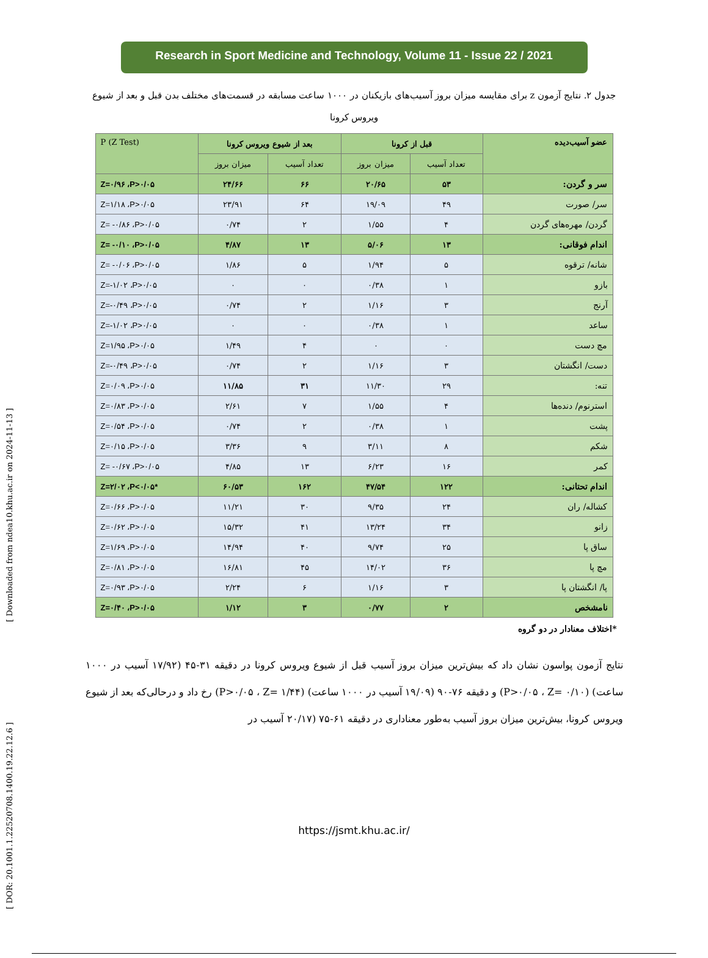[ DOR: 20.1001.1.22520708.1400.19.22.12.6 ] [ Downloaded from ndea10.khu.ac.ir on 2024-11-13 ]
Research in Sport Medicine and Technology, Volume 11 - Issue 22 / 2021
جدول ۲. نتایج آزمون z برای مقایسه میزان بروز آسیب‌های بازیکنان در ۱۰۰۰ ساعت مسابقه در قسمت‌های مختلف بدن قبل و بعد از شیوع ویروس کرونا
| عضو آسیب‌دیده | قبل از کرونا | | بعد از شیوع ویروس کرونا | | P (Z Test) |
| --- | --- | --- | --- | --- | --- |
| | تعداد آسیب | میزان بروز | تعداد آسیب | میزان بروز | |
| سر و گردن: | ۵۳ | ۲۰/۶۵ | ۶۶ | ۲۴/۶۶ | Z=۰/۹۶ ،P>۰/۰۵ |
| سر/ صورت | ۴۹ | ۱۹/۰۹ | ۶۴ | ۲۳/۹۱ | Z=۱/۱۸ ،P>۰/۰۵ |
| گردن/ مهره‌های گردن | ۴ | ۱/۵۵ | ۲ | ۰/۷۴ | Z= -۰/۸۶ ،P>۰/۰۵ |
| اندام فوقانی: | ۱۳ | ۵/۰۶ | ۱۳ | ۴/۸۷ | Z= -۰/۱۰ ،P>۰/۰۵ |
| شانه/ ترقوه | ۵ | ۱/۹۴ | ۵ | ۱/۸۶ | Z= -۰/۰۶ ،P>۰/۰۵ |
| بازو | ۱ | ۰/۳۸ | ۰ | ۰ | Z=-۱/۰۲ ،P>۰/۰۵ |
| آرنج | ۳ | ۱/۱۶ | ۲ | ۰/۷۴ | Z=-۰/۴۹ ،P>۰/۰۵ |
| ساعد | ۱ | ۰/۳۸ | ۰ | ۰ | Z=-۱/۰۲ ،P>۰/۰۵ |
| مچ دست | ۰ | ۰ | ۴ | ۱/۴۹ | Z=۱/۹۵ ،P>۰/۰۵ |
| دست/ انگشتان | ۳ | ۱/۱۶ | ۲ | ۰/۷۴ | Z=-۰/۴۹ ،P>۰/۰۵ |
| تنه: | ۲۹ | ۱۱/۳۰ | ۳۱ | ۱۱/۸۵ | Z=۰/۰۹ ،P>۰/۰۵ |
| استرنوم/ دنده‌ها | ۴ | ۱/۵۵ | ۷ | ۲/۶۱ | Z=۰/۸۳ ،P>۰/۰۵ |
| پشت | ۱ | ۰/۳۸ | ۲ | ۰/۷۴ | Z=۰/۵۴ ،P>۰/۰۵ |
| شکم | ۸ | ۳/۱۱ | ۹ | ۳/۳۶ | Z=۰/۱۵ ،P>۰/۰۵ |
| کمر | ۱۶ | ۶/۲۳ | ۱۳ | ۴/۸۵ | Z= -۰/۶۷ ،P>۰/۰۵ |
| اندام تحتانی: | ۱۲۲ | ۴۷/۵۴ | ۱۶۲ | ۶۰/۵۳ | Z=۲/۰۲ ،P<۰/۰۵* |
| کشاله/ ران | ۲۴ | ۹/۳۵ | ۳۰ | ۱۱/۲۱ | Z=۰/۶۶ ،P>۰/۰۵ |
| زانو | ۳۴ | ۱۳/۲۴ | ۴۱ | ۱۵/۳۲ | Z=۰/۶۲ ،P>۰/۰۵ |
| ساق پا | ۲۵ | ۹/۷۴ | ۴۰ | ۱۴/۹۴ | Z=۱/۶۹ ،P>۰/۰۵ |
| مچ پا | ۳۶ | ۱۴/۰۲ | ۴۵ | ۱۶/۸۱ | Z=۰/۸۱ ،P>۰/۰۵ |
| پا/ انگشتان پا | ۳ | ۱/۱۶ | ۶ | ۲/۲۴ | Z=۰/۹۳ ،P>۰/۰۵ |
| نامشخص | ۲ | ۰/۷۷ | ۳ | ۱/۱۲ | Z=۰/۴۰ ،P>۰/۰۵ |
*اختلاف معنادار در دو گروه
نتایج آزمون پواسون نشان داد که بیش‌ترین میزان بروز آسیب قبل از شیوع ویروس کرونا در دقیقه ۳۱-۴۵ (۱۷/۹۲ آسیب در ۱۰۰۰ ساعت) (P>۰/۰۵ ، Z= ۰/۱۰) و دقیقه ۷۶-۹۰ (۱۹/۰۹ آسیب در ۱۰۰۰ ساعت) (P>۰/۰۵ ، Z= ۱/۴۴) رخ داد و درحالی‌که بعد از شیوع ویروس کرونا، بیش‌ترین میزان بروز آسیب به‌طور معناداری در دقیقه ۶۱-۷۵ (۲۰/۱۷ آسیب در
https://jsmt.khu.ac.ir/